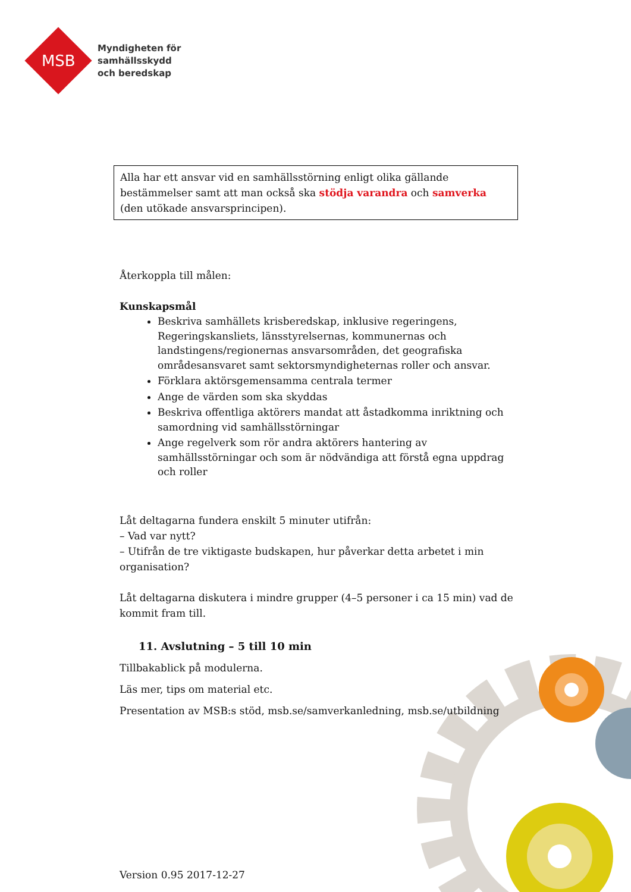MSB
Myndigheten för
samhällsskydd
och beredskap
Alla har ett ansvar vid en samhällsstörning enligt olika gällande bestämmelser samt att man också ska stödja varandra och samverka (den utökade ansvarsprincipen).
Återkoppla till målen:
Kunskapsmål
Beskriva samhällets krisberedskap, inklusive regeringens, Regeringskansliets, länsstyrelsernas, kommunernas och landstingens/regionernas ansvarsområden, det geografiska områdesansvaret samt sektorsmyndigheternas roller och ansvar.
Förklara aktörsgemensamma centrala termer
Ange de värden som ska skyddas
Beskriva offentliga aktörers mandat att åstadkomma inriktning och samordning vid samhällsstörningar
Ange regelverk som rör andra aktörers hantering av samhällsstörningar och som är nödvändiga att förstå egna uppdrag och roller
Låt deltagarna fundera enskilt 5 minuter utifrån:
– Vad var nytt?
– Utifrån de tre viktigaste budskapen, hur påverkar detta arbetet i min organisation?
Låt deltagarna diskutera i mindre grupper (4–5 personer i ca 15 min) vad de kommit fram till.
11. Avslutning – 5 till 10 min
Tillbakablick på modulerna.
Läs mer, tips om material etc.
Presentation av MSB:s stöd, msb.se/samverkanledning, msb.se/utbildning
Version 0.95 2017-12-27